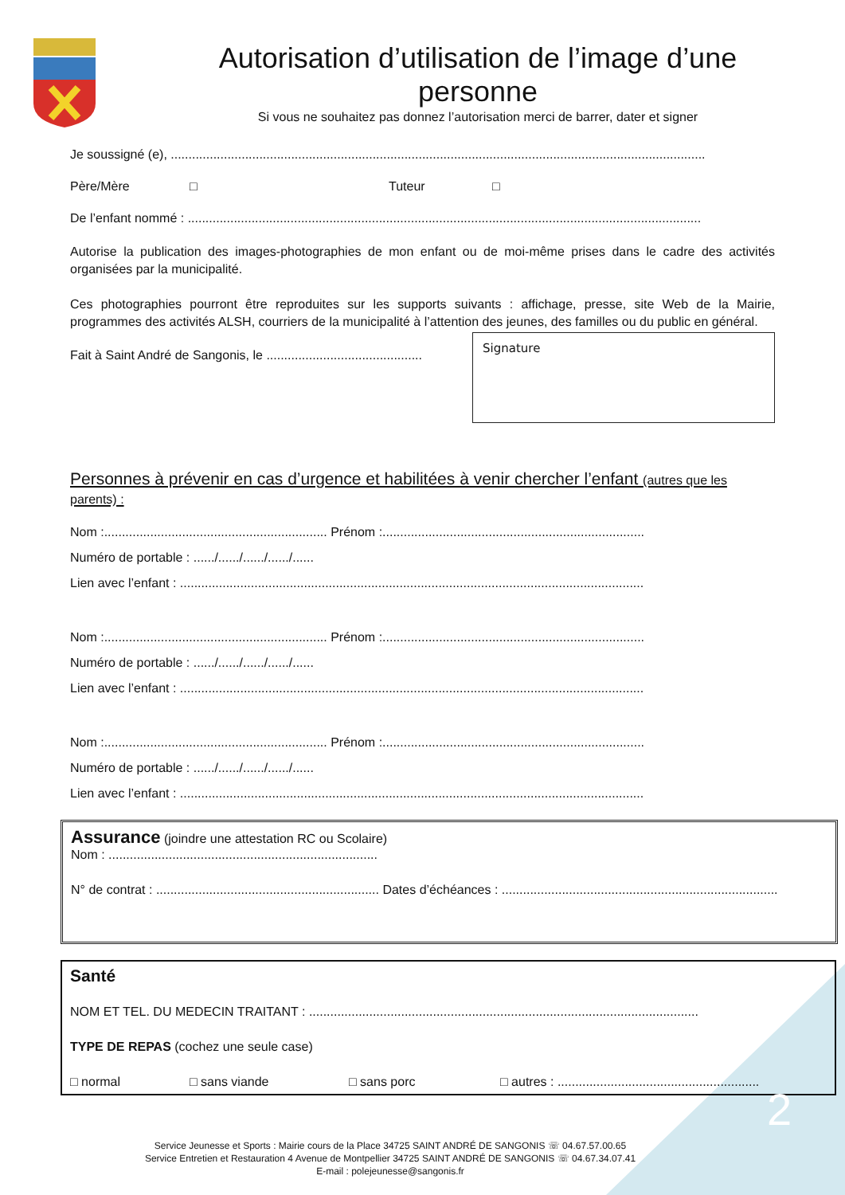Autorisation d’utilisation de l’image d’une personne
Si vous ne souhaitez pas donnez l’autorisation merci de barrer, dater et signer
Je soussigné (e), .......................................................................................................................................................
Père/Mère □ Tuteur □
De l’enfant nommé : .................................................................................................................................................
Autorise la publication des images-photographies de mon enfant ou de moi-même prises dans le cadre des activités organisées par la municipalité.
Ces photographies pourront être reproduites sur les supports suivants : affichage, presse, site Web de la Mairie, programmes des activités ALSH, courriers de la municipalité à l’attention des jeunes, des familles ou du public en général.
Fait à Saint André de Sangonis, le ............................................
Signature
Personnes à prévenir en cas d’urgence et habilitées à venir chercher l’enfant (autres que les parents) :
Nom :............................................................... Prénom :..........................................................................
Numéro de portable : ....../....../....../....../......
Lien avec l’enfant : ...................................................................................................................................
Nom :............................................................... Prénom :..........................................................................
Numéro de portable : ....../....../....../....../......
Lien avec l’enfant : ...................................................................................................................................
Nom :............................................................... Prénom :..........................................................................
Numéro de portable : ....../....../....../....../......
Lien avec l’enfant : ...................................................................................................................................
Assurance (joindre une attestation RC ou Scolaire)
Nom : ............................................................................
N° de contrat : ............................................................... Dates d’échéances : ..............................................................................
Santé
NOM ET TEL. DU MEDECIN TRAITANT : ..............................................................................................................
TYPE DE REPAS (cochez une seule case)
□ normal □ sans viande □ sans porc □ autres : .........................................................
Service Jeunesse et Sports : Mairie cours de la Place 34725 SAINT ANDRÉ DE SANGONIS ☏ 04.67.57.00.65
Service Entretien et Restauration 4 Avenue de Montpellier 34725 SAINT ANDRÉ DE SANGONIS ☏ 04.67.34.07.41
E-mail : polejeunesse@sangonis.fr
2